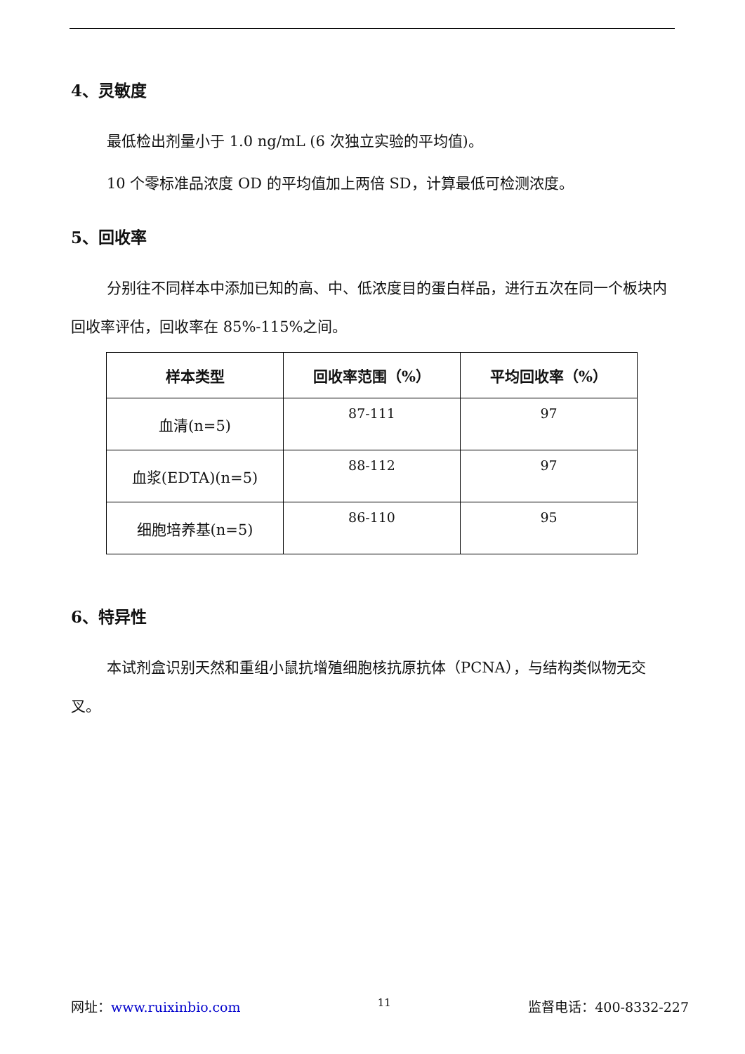4、灵敏度
最低检出剂量小于 1.0 ng/mL (6 次独立实验的平均值)。
10 个零标准品浓度 OD 的平均值加上两倍 SD，计算最低可检测浓度。
5、回收率
分别往不同样本中添加已知的高、中、低浓度目的蛋白样品，进行五次在同一个板块内回收率评估，回收率在 85%-115%之间。
| 样本类型 | 回收率范围（%） | 平均回收率（%） |
| --- | --- | --- |
| 血清(n=5) | 87-111 | 97 |
| 血浆(EDTA)(n=5) | 88-112 | 97 |
| 细胞培养基(n=5) | 86-110 | 95 |
6、特异性
本试剂盒识别天然和重组小鼠抗增殖细胞核抗原抗体（PCNA），与结构类似物无交叉。
网址：www.ruixinbio.com 11 监督电话：400-8332-227